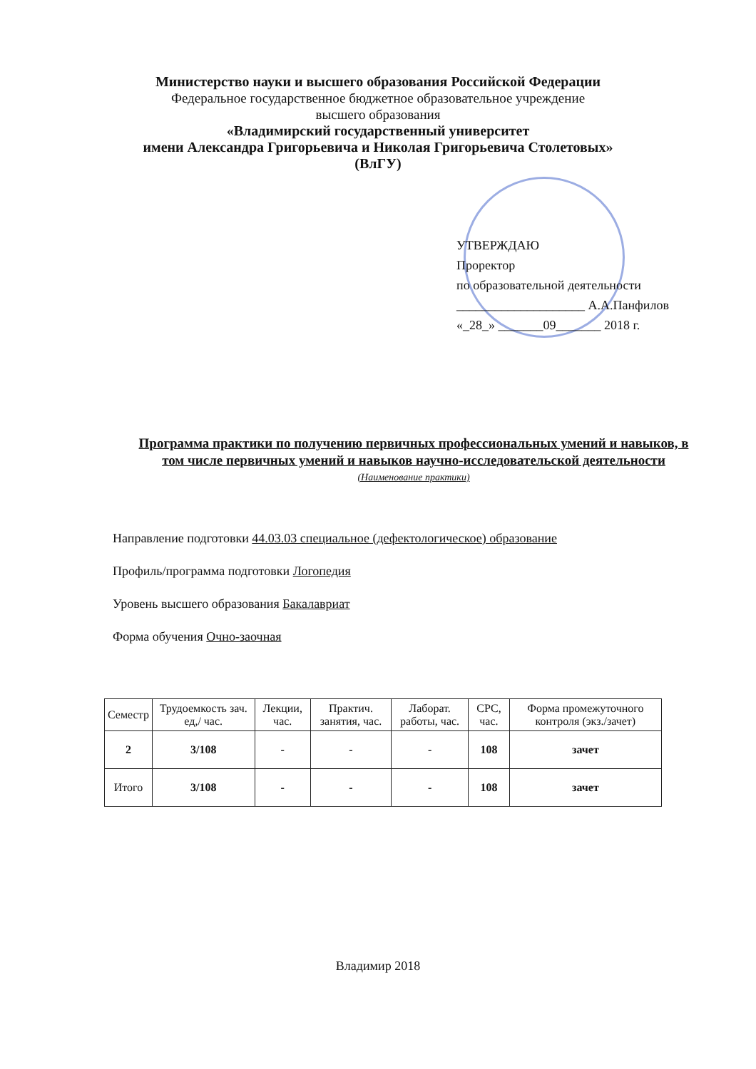Министерство науки и высшего образования Российской Федерации
Федеральное государственное бюджетное образовательное учреждение
высшего образования
«Владимирский государственный университет
имени Александра Григорьевича и Николая Григорьевича Столетовых»
(ВлГУ)
УТВЕРЖДАЮ
Проректор
по образовательной деятельности
____________________ А.А.Панфилов
«_28_» _______09_______ 2018 г.
Программа практики по получению первичных профессиональных умений и навыков, в том числе первичных умений и навыков научно-исследовательской деятельности
(Наименование практики)
Направление подготовки 44.03.03 специальное (дефектологическое) образование
Профиль/программа подготовки Логопедия
Уровень высшего образования Бакалавриат
Форма обучения Очно-заочная
| Семестр | Трудоемкость зач. ед,/ час. | Лекции, час. | Практич. занятия, час. | Лаборат. работы, час. | СРС, час. | Форма промежуточного контроля (экз./зачет) |
| --- | --- | --- | --- | --- | --- | --- |
| 2 | 3/108 | - | - | - | 108 | зачет |
| Итого | 3/108 | - | - | - | 108 | зачет |
Владимир 2018